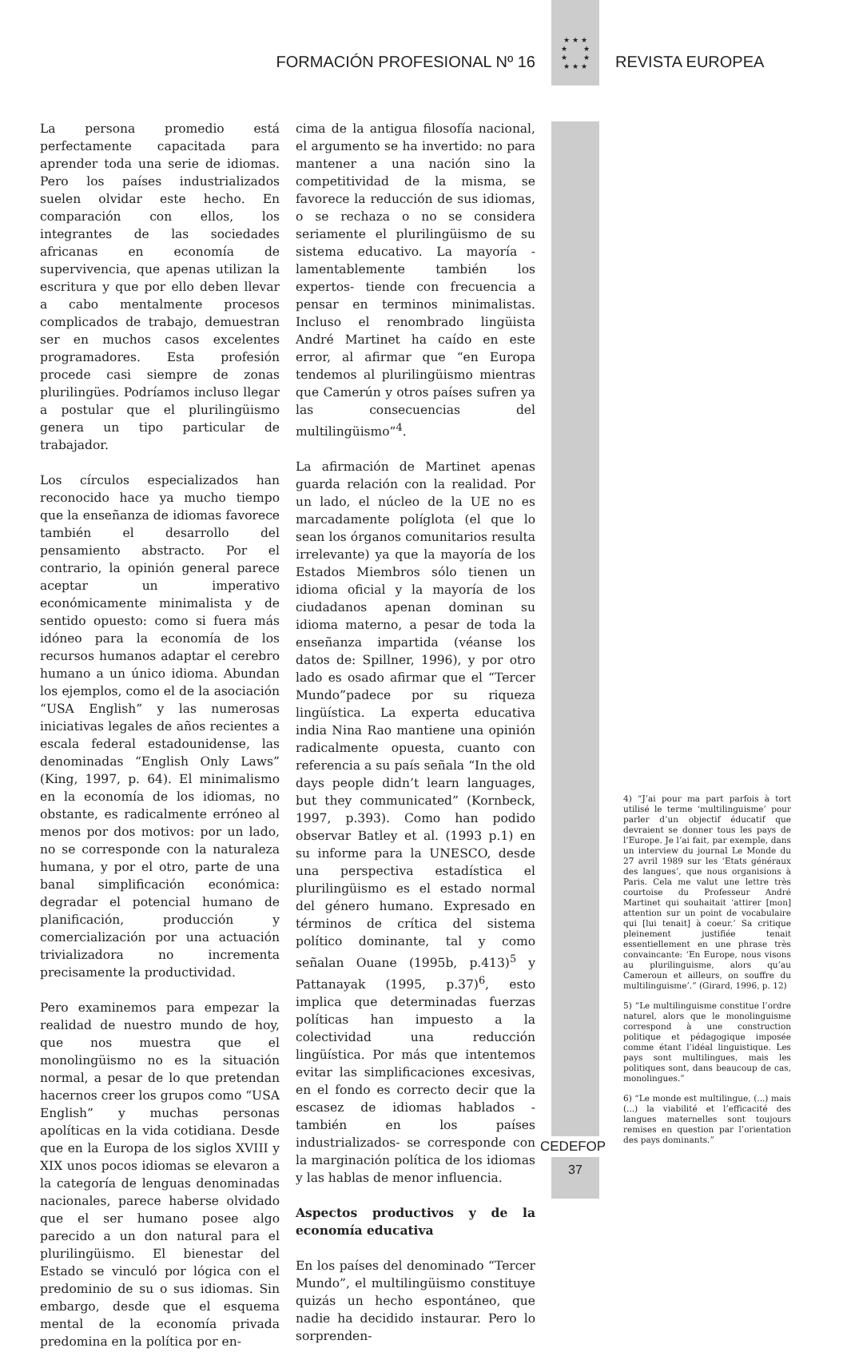★ ★ ★
★ ★
★ ★
★ ★ ★
FORMACIÓN PROFESIONAL Nº 16 REVISTA EUROPEA
La persona promedio está perfectamente capacitada para aprender toda una serie de idiomas. Pero los países industrializados suelen olvidar este hecho. En comparación con ellos, los integrantes de las sociedades africanas en economía de supervivencia, que apenas utilizan la escritura y que por ello deben llevar a cabo mentalmente procesos complicados de trabajo, demuestran ser en muchos casos excelentes programadores. Esta profesión procede casi siempre de zonas plurilingües. Podríamos incluso llegar a postular que el plurilingüismo genera un tipo particular de trabajador.
Los círculos especializados han reconocido hace ya mucho tiempo que la enseñanza de idiomas favorece también el desarrollo del pensamiento abstracto. Por el contrario, la opinión general parece aceptar un imperativo económicamente minimalista y de sentido opuesto: como si fuera más idóneo para la economía de los recursos humanos adaptar el cerebro humano a un único idioma. Abundan los ejemplos, como el de la asociación “USA English” y las numerosas iniciativas legales de años recientes a escala federal estadounidense, las denominadas “English Only Laws” (King, 1997, p. 64). El minimalismo en la economía de los idiomas, no obstante, es radicalmente erróneo al menos por dos motivos: por un lado, no se corresponde con la naturaleza humana, y por el otro, parte de una banal simplificación económica: degradar el potencial humano de planificación, producción y comercialización por una actuación trivializadora no incrementa precisamente la productividad.
Pero examinemos para empezar la realidad de nuestro mundo de hoy, que nos muestra que el monolingüismo no es la situación normal, a pesar de lo que pretendan hacernos creer los grupos como “USA English” y muchas personas apolíticas en la vida cotidiana. Desde que en la Europa de los siglos XVIII y XIX unos pocos idiomas se elevaron a la categoría de lenguas denominadas nacionales, parece haberse olvidado que el ser humano posee algo parecido a un don natural para el plurilingüismo. El bienestar del Estado se vinculó por lógica con el predominio de su o sus idiomas. Sin embargo, desde que el esquema mental de la economía privada predomina en la política por en-
cima de la antigua filosofía nacional, el argumento se ha invertido: no para mantener a una nación sino la competitividad de la misma, se favorece la reducción de sus idiomas, o se rechaza o no se considera seriamente el plurilingüismo de su sistema educativo. La mayoría -lamentablemente también los expertos- tiende con frecuencia a pensar en terminos minimalistas. Incluso el renombrado lingüista André Martinet ha caído en este error, al afirmar que “en Europa tendemos al plurilingüismo mientras que Camerún y otros países sufren ya las consecuencias del multilingüismo”<sup>4</sup>.
La afirmación de Martinet apenas guarda relación con la realidad. Por un lado, el núcleo de la UE no es marcadamente políglota (el que lo sean los órganos comunitarios resulta irrelevante) ya que la mayoría de los Estados Miembros sólo tienen un idioma oficial y la mayoría de los ciudadanos apenan dominan su idioma materno, a pesar de toda la enseñanza impartida (véanse los datos de: Spillner, 1996), y por otro lado es osado afirmar que el “Tercer Mundo”padece por su riqueza lingüística. La experta educativa india Nina Rao mantiene una opinión radicalmente opuesta, cuanto con referencia a su país señala “In the old days people didn’t learn languages, but they communicated” (Kornbeck, 1997, p.393). Como han podido observar Batley et al. (1993 p.1) en su informe para la UNESCO, desde una perspectiva estadística el plurilingüismo es el estado normal del género humano. Expresado en términos de crítica del sistema político dominante, tal y como señalan Ouane (1995b, p.413)<sup>5</sup> y Pattanayak (1995, p.37)<sup>6</sup>, esto implica que determinadas fuerzas políticas han impuesto a la colectividad una reducción lingüística. Por más que intentemos evitar las simplificaciones excesivas, en el fondo es correcto decir que la escasez de idiomas hablados -también en los países industrializados- se corresponde con la marginación política de los idiomas y las hablas de menor influencia.
Aspectos productivos y de la economía educativa
En los países del denominado “Tercer Mundo”, el multilingüismo constituye quizás un hecho espontáneo, que nadie ha decidido instaurar. Pero lo sorprenden-
4) “J’ai pour ma part parfois à tort utilisé le terme ‘multilinguisme’ pour parler d’un objectif éducatif que devraient se donner tous les pays de l’Europe. Je l’ai fait, par exemple, dans un interview du journal Le Monde du 27 avril 1989 sur les ‘Etats généraux des langues’, que nous organisions à Paris. Cela me valut une lettre très courtoise du Professeur André Martinet qui souhaitait ‘attirer [mon] attention sur un point de vocabulaire qui [lui tenait] à coeur.’ Sa critique pleinement justifiée tenait essentiellement en une phrase très convaincante: ‘En Europe, nous visons au plurilinguisme, alors qu’au Cameroun et ailleurs, on souffre du multilinguisme’.” (Girard, 1996, p. 12)
5) “Le multilinguisme constitue l’ordre naturel, alors que le monolinguisme correspond à une construction politique et pédagogique imposée comme étant l’idéal linguistique. Les pays sont multilingues, mais les politiques sont, dans beaucoup de cas, monolingues.”
6) “Le monde est multilingue, (...) mais (...) la viabilité et l’efficacité des langues maternelles sont toujours remises en question par l’orientation des pays dominants.”
CEDEFOP
37